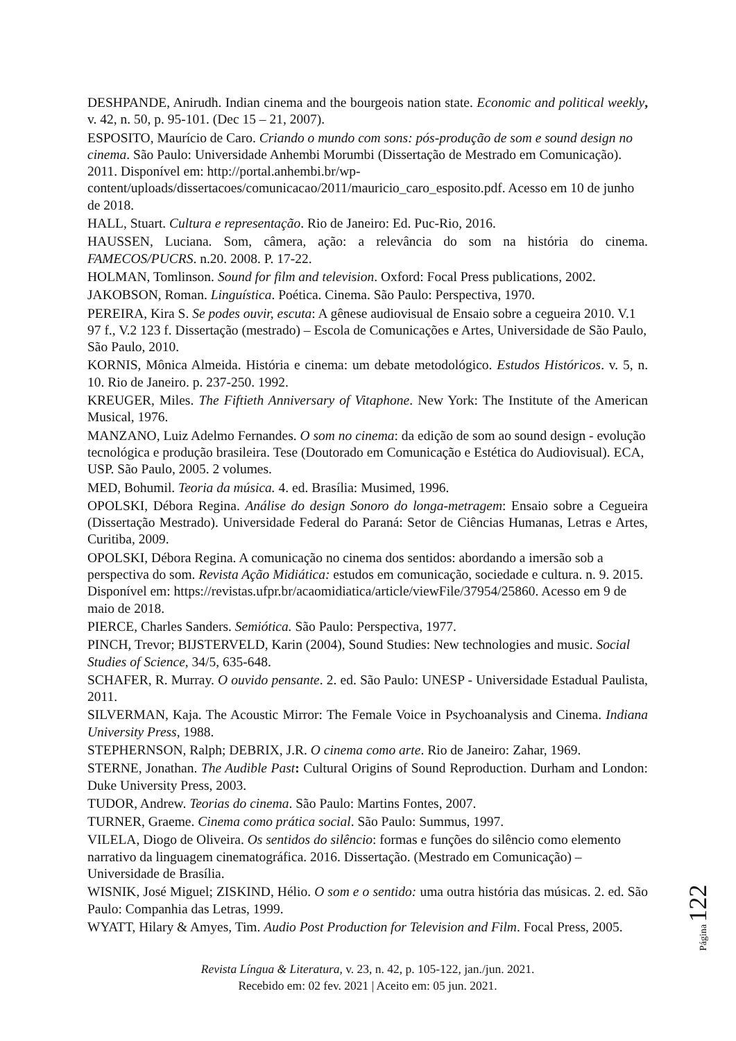DESHPANDE, Anirudh. Indian cinema and the bourgeois nation state. Economic and political weekly, v. 42, n. 50, p. 95-101. (Dec 15 – 21, 2007).
ESPOSITO, Maurício de Caro. Criando o mundo com sons: pós-produção de som e sound design no cinema. São Paulo: Universidade Anhembi Morumbi (Dissertação de Mestrado em Comunicação). 2011. Disponível em: http://portal.anhembi.br/wp-content/uploads/dissertacoes/comunicacao/2011/mauricio_caro_esposito.pdf. Acesso em 10 de junho de 2018.
HALL, Stuart. Cultura e representação. Rio de Janeiro: Ed. Puc-Rio, 2016.
HAUSSEN, Luciana. Som, câmera, ação: a relevância do som na história do cinema. FAMECOS/PUCRS. n.20. 2008. P. 17-22.
HOLMAN, Tomlinson. Sound for film and television. Oxford: Focal Press publications, 2002.
JAKOBSON, Roman. Linguística. Poética. Cinema. São Paulo: Perspectiva, 1970.
PEREIRA, Kira S. Se podes ouvir, escuta: A gênese audiovisual de Ensaio sobre a cegueira 2010. V.1 97 f., V.2 123 f. Dissertação (mestrado) – Escola de Comunicações e Artes, Universidade de São Paulo, São Paulo, 2010.
KORNIS, Mônica Almeida. História e cinema: um debate metodológico. Estudos Históricos. v. 5, n. 10. Rio de Janeiro. p. 237-250. 1992.
KREUGER, Miles. The Fiftieth Anniversary of Vitaphone. New York: The Institute of the American Musical, 1976.
MANZANO, Luiz Adelmo Fernandes. O som no cinema: da edição de som ao sound design - evolução tecnológica e produção brasileira. Tese (Doutorado em Comunicação e Estética do Audiovisual). ECA, USP. São Paulo, 2005. 2 volumes.
MED, Bohumil. Teoria da música. 4. ed. Brasília: Musimed, 1996.
OPOLSKI, Débora Regina. Análise do design Sonoro do longa-metragem: Ensaio sobre a Cegueira (Dissertação Mestrado). Universidade Federal do Paraná: Setor de Ciências Humanas, Letras e Artes, Curitiba, 2009.
OPOLSKI, Débora Regina. A comunicação no cinema dos sentidos: abordando a imersão sob a perspectiva do som. Revista Ação Midiática: estudos em comunicação, sociedade e cultura. n. 9. 2015. Disponível em: https://revistas.ufpr.br/acaomidiatica/article/viewFile/37954/25860. Acesso em 9 de maio de 2018.
PIERCE, Charles Sanders. Semiótica. São Paulo: Perspectiva, 1977.
PINCH, Trevor; BIJSTERVELD, Karin (2004), Sound Studies: New technologies and music. Social Studies of Science, 34/5, 635-648.
SCHAFER, R. Murray. O ouvido pensante. 2. ed. São Paulo: UNESP - Universidade Estadual Paulista, 2011.
SILVERMAN, Kaja. The Acoustic Mirror: The Female Voice in Psychoanalysis and Cinema. Indiana University Press, 1988.
STEPHERNSON, Ralph; DEBRIX, J.R. O cinema como arte. Rio de Janeiro: Zahar, 1969.
STERNE, Jonathan. The Audible Past: Cultural Origins of Sound Reproduction. Durham and London: Duke University Press, 2003.
TUDOR, Andrew. Teorias do cinema. São Paulo: Martins Fontes, 2007.
TURNER, Graeme. Cinema como prática social. São Paulo: Summus, 1997.
VILELA, Diogo de Oliveira. Os sentidos do silêncio: formas e funções do silêncio como elemento narrativo da linguagem cinematográfica. 2016. Dissertação. (Mestrado em Comunicação) – Universidade de Brasília.
WISNIK, José Miguel; ZISKIND, Hélio. O som e o sentido: uma outra história das músicas. 2. ed. São Paulo: Companhia das Letras, 1999.
WYATT, Hilary & Amyes, Tim. Audio Post Production for Television and Film. Focal Press, 2005.
Revista Língua & Literatura, v. 23, n. 42, p. 105-122, jan./jun. 2021.
Recebido em: 02 fev. 2021 | Aceito em: 05 jun. 2021.
Página 122